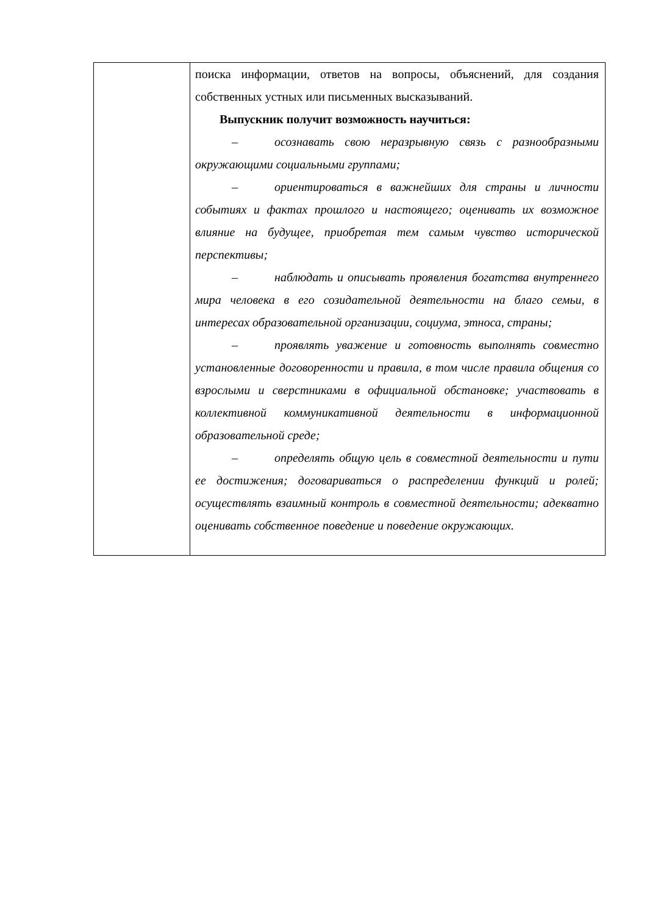| | поиска информации, ответов на вопросы, объяснений, для создания собственных устных или письменных высказываний. Выпускник получит возможность научиться: – осознавать свою неразрывную связь с разнообразными окружающими социальными группами; – ориентироваться в важнейших для страны и личности событиях и фактах прошлого и настоящего; оценивать их возможное влияние на будущее, приобретая тем самым чувство исторической перспективы; – наблюдать и описывать проявления богатства внутреннего мира человека в его созидательной деятельности на благо семьи, в интересах образовательной организации, социума, этноса, страны; – проявлять уважение и готовность выполнять совместно установленные договоренности и правила, в том числе правила общения со взрослыми и сверстниками в официальной обстановке; участвовать в коллективной коммуникативной деятельности в информационной образовательной среде; – определять общую цель в совместной деятельности и пути ее достижения; договариваться о распределении функций и ролей; осуществлять взаимный контроль в совместной деятельности; адекватно оценивать собственное поведение и поведение окружающих. |